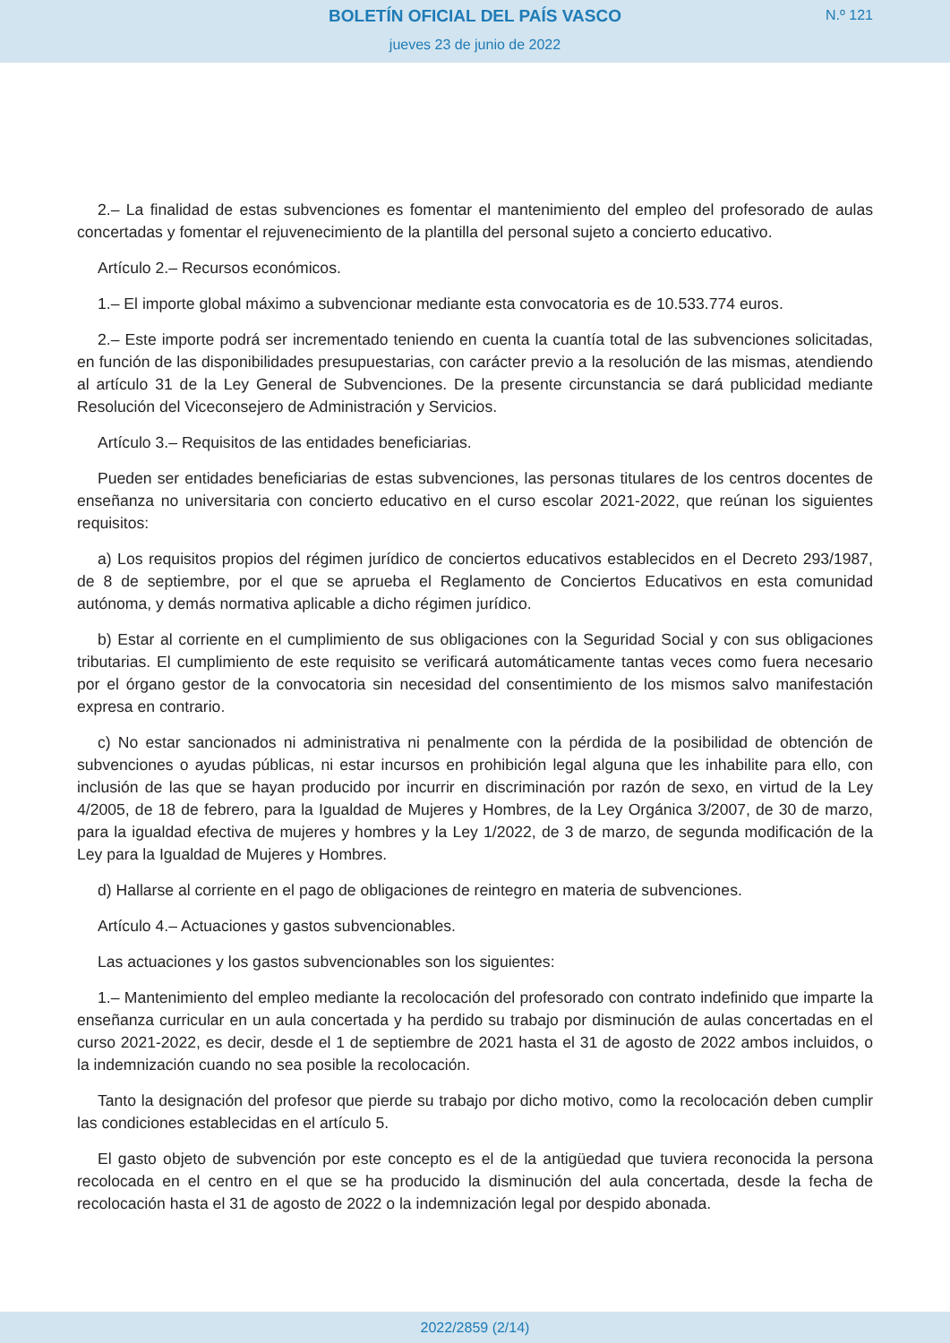BOLETÍN OFICIAL DEL PAÍS VASCO
N.º 121
jueves 23 de junio de 2022
2.– La finalidad de estas subvenciones es fomentar el mantenimiento del empleo del profesorado de aulas concertadas y fomentar el rejuvenecimiento de la plantilla del personal sujeto a concierto educativo.
Artículo 2.– Recursos económicos.
1.– El importe global máximo a subvencionar mediante esta convocatoria es de 10.533.774 euros.
2.– Este importe podrá ser incrementado teniendo en cuenta la cuantía total de las subvenciones solicitadas, en función de las disponibilidades presupuestarias, con carácter previo a la resolución de las mismas, atendiendo al artículo 31 de la Ley General de Subvenciones. De la presente circunstancia se dará publicidad mediante Resolución del Viceconsejero de Administración y Servicios.
Artículo 3.– Requisitos de las entidades beneficiarias.
Pueden ser entidades beneficiarias de estas subvenciones, las personas titulares de los centros docentes de enseñanza no universitaria con concierto educativo en el curso escolar 2021-2022, que reúnan los siguientes requisitos:
a) Los requisitos propios del régimen jurídico de conciertos educativos establecidos en el Decreto 293/1987, de 8 de septiembre, por el que se aprueba el Reglamento de Conciertos Educativos en esta comunidad autónoma, y demás normativa aplicable a dicho régimen jurídico.
b) Estar al corriente en el cumplimiento de sus obligaciones con la Seguridad Social y con sus obligaciones tributarias. El cumplimiento de este requisito se verificará automáticamente tantas veces como fuera necesario por el órgano gestor de la convocatoria sin necesidad del consentimiento de los mismos salvo manifestación expresa en contrario.
c) No estar sancionados ni administrativa ni penalmente con la pérdida de la posibilidad de obtención de subvenciones o ayudas públicas, ni estar incursos en prohibición legal alguna que les inhabilite para ello, con inclusión de las que se hayan producido por incurrir en discriminación por razón de sexo, en virtud de la Ley 4/2005, de 18 de febrero, para la Igualdad de Mujeres y Hombres, de la Ley Orgánica 3/2007, de 30 de marzo, para la igualdad efectiva de mujeres y hombres y la Ley 1/2022, de 3 de marzo, de segunda modificación de la Ley para la Igualdad de Mujeres y Hombres.
d) Hallarse al corriente en el pago de obligaciones de reintegro en materia de subvenciones.
Artículo 4.– Actuaciones y gastos subvencionables.
Las actuaciones y los gastos subvencionables son los siguientes:
1.– Mantenimiento del empleo mediante la recolocación del profesorado con contrato indefinido que imparte la enseñanza curricular en un aula concertada y ha perdido su trabajo por disminución de aulas concertadas en el curso 2021-2022, es decir, desde el 1 de septiembre de 2021 hasta el 31 de agosto de 2022 ambos incluidos, o la indemnización cuando no sea posible la recolocación.
Tanto la designación del profesor que pierde su trabajo por dicho motivo, como la recolocación deben cumplir las condiciones establecidas en el artículo 5.
El gasto objeto de subvención por este concepto es el de la antigüedad que tuviera reconocida la persona recolocada en el centro en el que se ha producido la disminución del aula concertada, desde la fecha de recolocación hasta el 31 de agosto de 2022 o la indemnización legal por despido abonada.
2022/2859 (2/14)